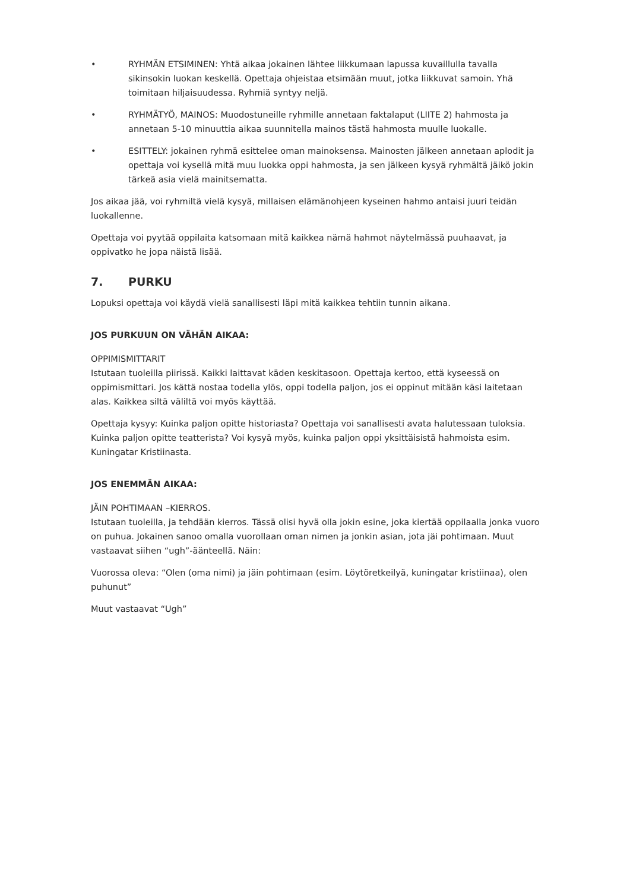• RYHMÄN ETSIMINEN: Yhtä aikaa jokainen lähtee liikkumaan lapussa kuvaillulla tavalla sikinsokin luokan keskellä. Opettaja ohjeistaa etsimään muut, jotka liikkuvat samoin. Yhä toimitaan hiljaisuudessa. Ryhmiä syntyy neljä.
• RYHMÄTYÖ, MAINOS: Muodostuneille ryhmille annetaan faktalaput (LIITE 2) hahmosta ja annetaan 5-10 minuuttia aikaa suunnitella mainos tästä hahmosta muulle luokalle.
• ESITTELY: jokainen ryhmä esittelee oman mainoksensa. Mainosten jälkeen annetaan aplodit ja opettaja voi kysellä mitä muu luokka oppi hahmosta, ja sen jälkeen kysyä ryhmältä jäikö jokin tärkeä asia vielä mainitsematta.
Jos aikaa jää, voi ryhmiltä vielä kysyä, millaisen elämänohjeen kyseinen hahmo antaisi juuri teidän luokallenne.
Opettaja voi pyytää oppilaita katsomaan mitä kaikkea nämä hahmot näytelmässä puuhaavat, ja oppivatko he jopa näistä lisää.
7. PURKU
Lopuksi opettaja voi käydä vielä sanallisesti läpi mitä kaikkea tehtiin tunnin aikana.
JOS PURKUUN ON VÄHÄN AIKAA:
OPPIMISMITTARIT
Istutaan tuoleilla piirissä. Kaikki laittavat käden keskitasoon. Opettaja kertoo, että kyseessä on oppimismittari. Jos kättä nostaa todella ylös, oppi todella paljon, jos ei oppinut mitään käsi laitetaan alas. Kaikkea siltä väliltä voi myös käyttää.
Opettaja kysyy: Kuinka paljon opitte historiasta? Opettaja voi sanallisesti avata halutessaan tuloksia. Kuinka paljon opitte teatterista? Voi kysyä myös, kuinka paljon oppi yksittäisistä hahmoista esim. Kuningatar Kristiinasta.
JOS ENEMMÄN AIKAA:
JÄIN POHTIMAAN –KIERROS.
Istutaan tuoleilla, ja tehdään kierros. Tässä olisi hyvä olla jokin esine, joka kiertää oppilaalla jonka vuoro on puhua. Jokainen sanoo omalla vuorollaan oman nimen ja jonkin asian, jota jäi pohtimaan. Muut vastaavat siihen “ugh”-äänteellä. Näin:
Vuorossa oleva: “Olen (oma nimi) ja jäin pohtimaan (esim. Löytöretkeilyä, kuningatar kristiinaa), olen puhunut”
Muut vastaavat “Ugh”